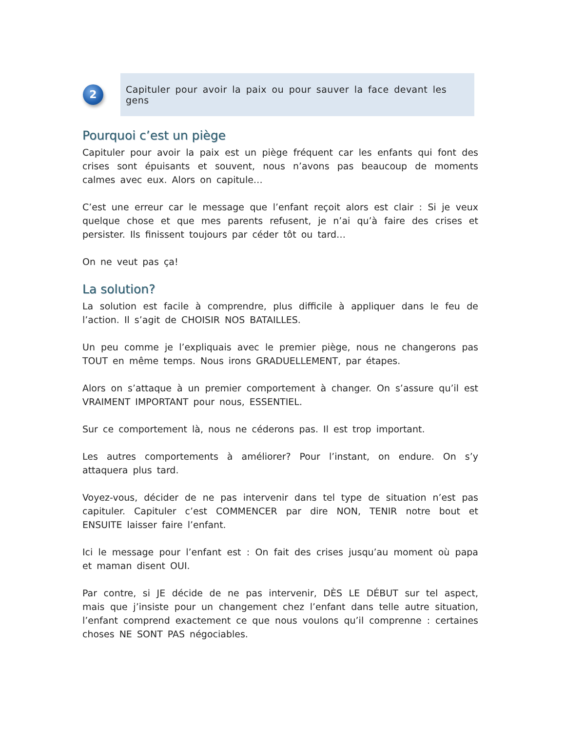2
Capituler pour avoir la paix ou pour sauver la face devant les gens
Pourquoi c’est un piège
Capituler pour avoir la paix est un piège fréquent car les enfants qui font des crises sont épuisants et souvent, nous n’avons pas beaucoup de moments calmes avec eux. Alors on capitule…
C’est une erreur car le message que l’enfant reçoit alors est clair : Si je veux quelque chose et que mes parents refusent, je n’ai qu’à faire des crises et persister. Ils finissent toujours par céder tôt ou tard…
On ne veut pas ça!
La solution?
La solution est facile à comprendre, plus difficile à appliquer dans le feu de l’action. Il s’agit de CHOISIR NOS BATAILLES.
Un peu comme je l’expliquais avec le premier piège, nous ne changerons pas TOUT en même temps. Nous irons GRADUELLEMENT, par étapes.
Alors on s’attaque à un premier comportement à changer. On s’assure qu’il est VRAIMENT IMPORTANT pour nous, ESSENTIEL.
Sur ce comportement là, nous ne céderons pas. Il est trop important.
Les autres comportements à améliorer? Pour l’instant, on endure. On s’y attaquera plus tard.
Voyez-vous, décider de ne pas intervenir dans tel type de situation n’est pas capituler. Capituler c’est COMMENCER par dire NON, TENIR notre bout et ENSUITE laisser faire l’enfant.
Ici le message pour l’enfant est : On fait des crises jusqu’au moment où papa et maman disent OUI.
Par contre, si JE décide de ne pas intervenir, DÈS LE DÉBUT sur tel aspect, mais que j’insiste pour un changement chez l’enfant dans telle autre situation, l’enfant comprend exactement ce que nous voulons qu’il comprenne : certaines choses NE SONT PAS négociables.